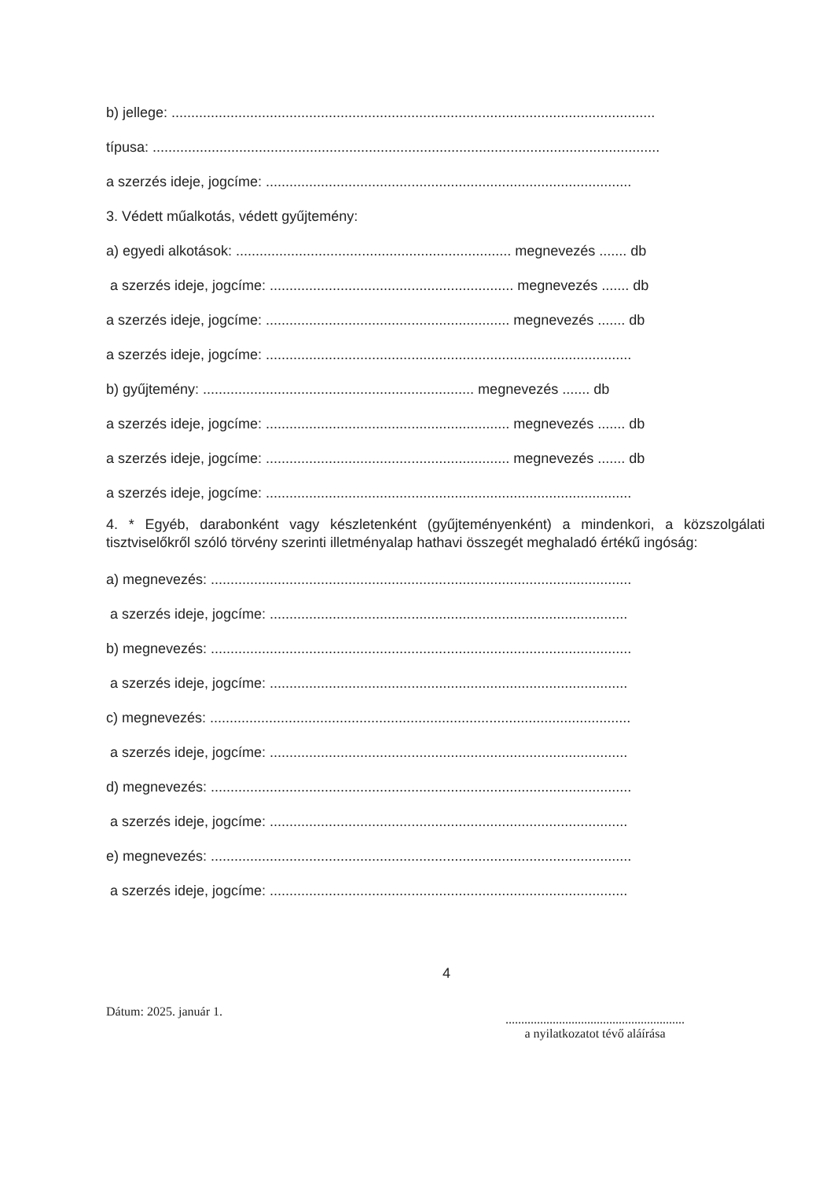b) jellege: ...........................................................................................................................
típusa: .................................................................................................................................
a szerzés ideje, jogcíme: .............................................................................................
3. Védett műalkotás, védett gyűjtemény:
a) egyedi alkotások: ...................................................................... megnevezés ....... db
a szerzés ideje, jogcíme: .............................................................. megnevezés ....... db
a szerzés ideje, jogcíme: .............................................................. megnevezés ....... db
a szerzés ideje, jogcíme: .............................................................................................
b) gyűjtemény: ..................................................................... megnevezés ....... db
a szerzés ideje, jogcíme: .............................................................. megnevezés ....... db
a szerzés ideje, jogcíme: .............................................................. megnevezés ....... db
a szerzés ideje, jogcíme: .............................................................................................
4. * Egyéb, darabonként vagy készletenként (gyűjteményenként) a mindenkori, a közszolgálati tisztviselőkről szóló törvény szerinti illetményalap hathavi összegét meghaladó értékű ingóság:
a) megnevezés: ...........................................................................................................
a szerzés ideje, jogcíme: ...........................................................................................
b) megnevezés: ...........................................................................................................
a szerzés ideje, jogcíme: ...........................................................................................
c) megnevezés: ...........................................................................................................
a szerzés ideje, jogcíme: ...........................................................................................
d) megnevezés: ...........................................................................................................
a szerzés ideje, jogcíme: ...........................................................................................
e) megnevezés: ...........................................................................................................
a szerzés ideje, jogcíme: ...........................................................................................
Dátum: 2025. január 1.
4
.........................................................
a nyilatkozatot tévő aláírása